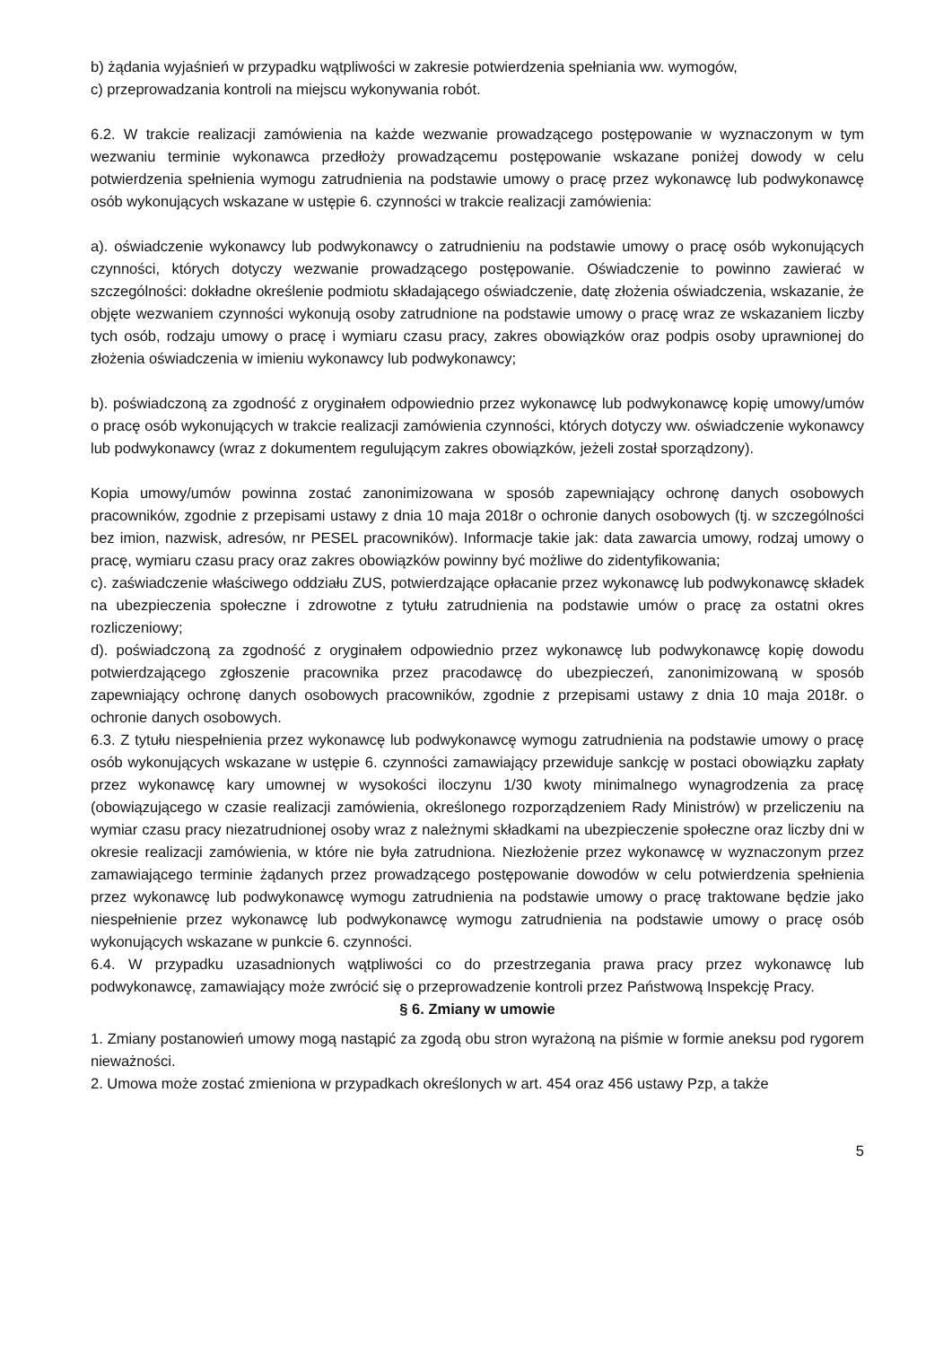b) żądania wyjaśnień w przypadku wątpliwości w zakresie potwierdzenia spełniania ww. wymogów,
c) przeprowadzania kontroli na miejscu wykonywania robót.
6.2. W trakcie realizacji zamówienia na każde wezwanie prowadzącego postępowanie w wyznaczonym w tym wezwaniu terminie wykonawca przedłoży prowadzącemu postępowanie wskazane poniżej dowody w celu potwierdzenia spełnienia wymogu zatrudnienia na podstawie umowy o pracę przez wykonawcę lub podwykonawcę osób wykonujących wskazane w ustępie 6. czynności w trakcie realizacji zamówienia:
a). oświadczenie wykonawcy lub podwykonawcy o zatrudnieniu na podstawie umowy o pracę osób wykonujących czynności, których dotyczy wezwanie prowadzącego postępowanie. Oświadczenie to powinno zawierać w szczególności: dokładne określenie podmiotu składającego oświadczenie, datę złożenia oświadczenia, wskazanie, że objęte wezwaniem czynności wykonują osoby zatrudnione na podstawie umowy o pracę wraz ze wskazaniem liczby tych osób, rodzaju umowy o pracę i wymiaru czasu pracy, zakres obowiązków oraz podpis osoby uprawnionej do złożenia oświadczenia w imieniu wykonawcy lub podwykonawcy;
b). poświadczoną za zgodność z oryginałem odpowiednio przez wykonawcę lub podwykonawcę kopię umowy/umów o pracę osób wykonujących w trakcie realizacji zamówienia czynności, których dotyczy ww. oświadczenie wykonawcy lub podwykonawcy (wraz z dokumentem regulującym zakres obowiązków, jeżeli został sporządzony).
Kopia umowy/umów powinna zostać zanonimizowana w sposób zapewniający ochronę danych osobowych pracowników, zgodnie z przepisami ustawy z dnia 10 maja 2018r o ochronie danych osobowych (tj. w szczególności bez imion, nazwisk, adresów, nr PESEL pracowników). Informacje takie jak: data zawarcia umowy, rodzaj umowy o pracę, wymiaru czasu pracy oraz zakres obowiązków powinny być możliwe do zidentyfikowania;
c). zaświadczenie właściwego oddziału ZUS, potwierdzające opłacanie przez wykonawcę lub podwykonawcę składek na ubezpieczenia społeczne i zdrowotne z tytułu zatrudnienia na podstawie umów o pracę za ostatni okres rozliczeniowy;
d). poświadczoną za zgodność z oryginałem odpowiednio przez wykonawcę lub podwykonawcę kopię dowodu potwierdzającego zgłoszenie pracownika przez pracodawcę do ubezpieczeń, zanonimizowaną w sposób zapewniający ochronę danych osobowych pracowników, zgodnie z przepisami ustawy z dnia 10 maja 2018r. o ochronie danych osobowych.
6.3. Z tytułu niespełnienia przez wykonawcę lub podwykonawcę wymogu zatrudnienia na podstawie umowy o pracę osób wykonujących wskazane w ustępie 6. czynności zamawiający przewiduje sankcję w postaci obowiązku zapłaty przez wykonawcę kary umownej w wysokości iloczynu 1/30 kwoty minimalnego wynagrodzenia za pracę (obowiązującego w czasie realizacji zamówienia, określonego rozporządzeniem Rady Ministrów) w przeliczeniu na wymiar czasu pracy niezatrudnionej osoby wraz z należnymi składkami na ubezpieczenie społeczne oraz liczby dni w okresie realizacji zamówienia, w które nie była zatrudniona. Niezłożenie przez wykonawcę w wyznaczonym przez zamawiającego terminie żądanych przez prowadzącego postępowanie dowodów w celu potwierdzenia spełnienia przez wykonawcę lub podwykonawcę wymogu zatrudnienia na podstawie umowy o pracę traktowane będzie jako niespełnienie przez wykonawcę lub podwykonawcę wymogu zatrudnienia na podstawie umowy o pracę osób wykonujących wskazane w punkcie 6. czynności.
6.4. W przypadku uzasadnionych wątpliwości co do przestrzegania prawa pracy przez wykonawcę lub podwykonawcę, zamawiający może zwrócić się o przeprowadzenie kontroli przez Państwową Inspekcję Pracy.
§ 6. Zmiany w umowie
1. Zmiany postanowień umowy mogą nastąpić za zgodą obu stron wyrażoną na piśmie w formie aneksu pod rygorem nieważności.
2. Umowa może zostać zmieniona w przypadkach określonych w art. 454 oraz 456 ustawy Pzp, a także
5